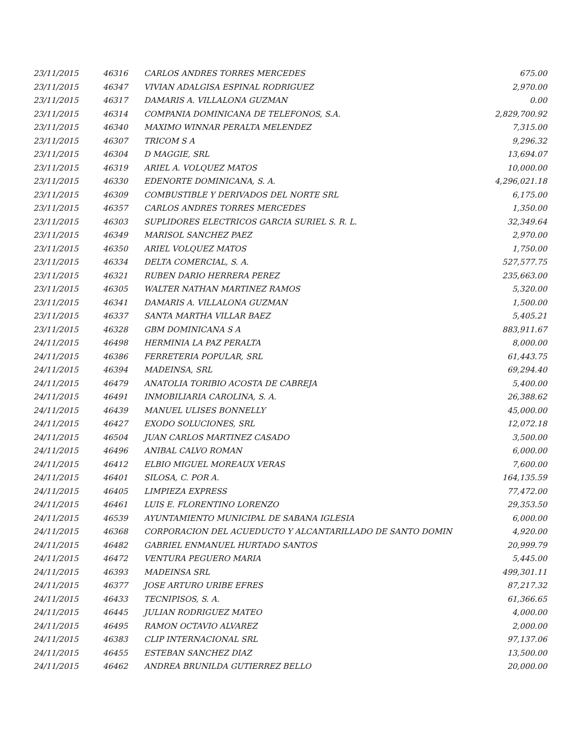| 23/11/2015 | 46316 | CARLOS ANDRES TORRES MERCEDES | 675.00 |
| 23/11/2015 | 46347 | VIVIAN ADALGISA ESPINAL RODRIGUEZ | 2,970.00 |
| 23/11/2015 | 46317 | DAMARIS A. VILLALONA GUZMAN | 0.00 |
| 23/11/2015 | 46314 | COMPANIA DOMINICANA DE TELEFONOS, S.A. | 2,829,700.92 |
| 23/11/2015 | 46340 | MAXIMO WINNAR PERALTA MELENDEZ | 7,315.00 |
| 23/11/2015 | 46307 | TRICOM S A | 9,296.32 |
| 23/11/2015 | 46304 | D MAGGIE, SRL | 13,694.07 |
| 23/11/2015 | 46319 | ARIEL A. VOLQUEZ MATOS | 10,000.00 |
| 23/11/2015 | 46330 | EDENORTE DOMINICANA, S. A. | 4,296,021.18 |
| 23/11/2015 | 46309 | COMBUSTIBLE Y DERIVADOS DEL NORTE SRL | 6,175.00 |
| 23/11/2015 | 46357 | CARLOS ANDRES TORRES MERCEDES | 1,350.00 |
| 23/11/2015 | 46303 | SUPLIDORES ELECTRICOS GARCIA SURIEL S. R. L. | 32,349.64 |
| 23/11/2015 | 46349 | MARISOL SANCHEZ PAEZ | 2,970.00 |
| 23/11/2015 | 46350 | ARIEL VOLQUEZ MATOS | 1,750.00 |
| 23/11/2015 | 46334 | DELTA COMERCIAL, S. A. | 527,577.75 |
| 23/11/2015 | 46321 | RUBEN DARIO HERRERA PEREZ | 235,663.00 |
| 23/11/2015 | 46305 | WALTER NATHAN MARTINEZ RAMOS | 5,320.00 |
| 23/11/2015 | 46341 | DAMARIS A. VILLALONA GUZMAN | 1,500.00 |
| 23/11/2015 | 46337 | SANTA MARTHA VILLAR BAEZ | 5,405.21 |
| 23/11/2015 | 46328 | GBM DOMINICANA S A | 883,911.67 |
| 24/11/2015 | 46498 | HERMINIA LA PAZ PERALTA | 8,000.00 |
| 24/11/2015 | 46386 | FERRETERIA POPULAR, SRL | 61,443.75 |
| 24/11/2015 | 46394 | MADEINSA, SRL | 69,294.40 |
| 24/11/2015 | 46479 | ANATOLIA TORIBIO ACOSTA DE CABREJA | 5,400.00 |
| 24/11/2015 | 46491 | INMOBILIARIA CAROLINA, S. A. | 26,388.62 |
| 24/11/2015 | 46439 | MANUEL ULISES BONNELLY | 45,000.00 |
| 24/11/2015 | 46427 | EXODO SOLUCIONES, SRL | 12,072.18 |
| 24/11/2015 | 46504 | JUAN CARLOS MARTINEZ CASADO | 3,500.00 |
| 24/11/2015 | 46496 | ANIBAL CALVO ROMAN | 6,000.00 |
| 24/11/2015 | 46412 | ELBIO MIGUEL MOREAUX VERAS | 7,600.00 |
| 24/11/2015 | 46401 | SILOSA, C. POR A. | 164,135.59 |
| 24/11/2015 | 46405 | LIMPIEZA EXPRESS | 77,472.00 |
| 24/11/2015 | 46461 | LUIS E. FLORENTINO LORENZO | 29,353.50 |
| 24/11/2015 | 46539 | AYUNTAMIENTO MUNICIPAL DE SABANA IGLESIA | 6,000.00 |
| 24/11/2015 | 46368 | CORPORACION DEL ACUEDUCTO Y ALCANTARILLADO DE SANTO DOMIN | 4,920.00 |
| 24/11/2015 | 46482 | GABRIEL ENMANUEL HURTADO SANTOS | 20,999.79 |
| 24/11/2015 | 46472 | VENTURA PEGUERO MARIA | 5,445.00 |
| 24/11/2015 | 46393 | MADEINSA SRL | 499,301.11 |
| 24/11/2015 | 46377 | JOSE ARTURO URIBE EFRES | 87,217.32 |
| 24/11/2015 | 46433 | TECNIPISOS, S. A. | 61,366.65 |
| 24/11/2015 | 46445 | JULIAN RODRIGUEZ MATEO | 4,000.00 |
| 24/11/2015 | 46495 | RAMON OCTAVIO ALVAREZ | 2,000.00 |
| 24/11/2015 | 46383 | CLIP INTERNACIONAL SRL | 97,137.06 |
| 24/11/2015 | 46455 | ESTEBAN SANCHEZ DIAZ | 13,500.00 |
| 24/11/2015 | 46462 | ANDREA BRUNILDA GUTIERREZ BELLO | 20,000.00 |